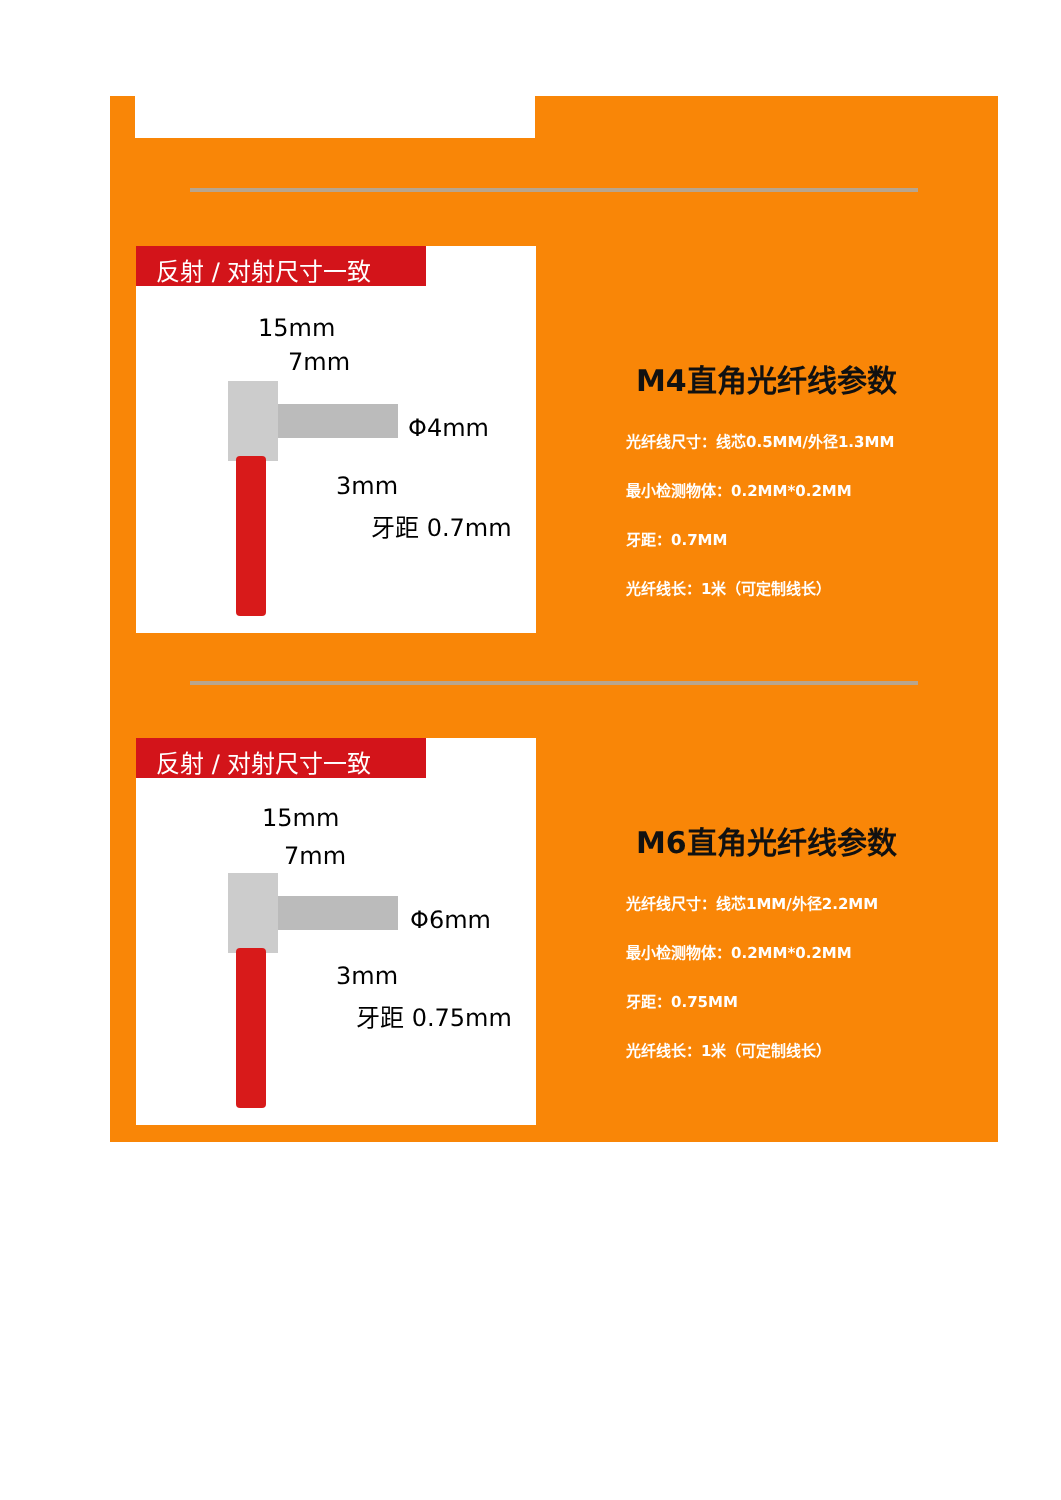反射 / 对射尺寸一致
15mm
7mm
Φ4mm
3mm
牙距 0.7mm
M4直角光纤线参数
光纤线尺寸：线芯0.5MM/外径1.3MM
最小检测物体：0.2MM*0.2MM
牙距：0.7MM
光纤线长：1米（可定制线长）
反射 / 对射尺寸一致
15mm
7mm
Φ6mm
3mm
牙距 0.75mm
M6直角光纤线参数
光纤线尺寸：线芯1MM/外径2.2MM
最小检测物体：0.2MM*0.2MM
牙距：0.75MM
光纤线长：1米（可定制线长）